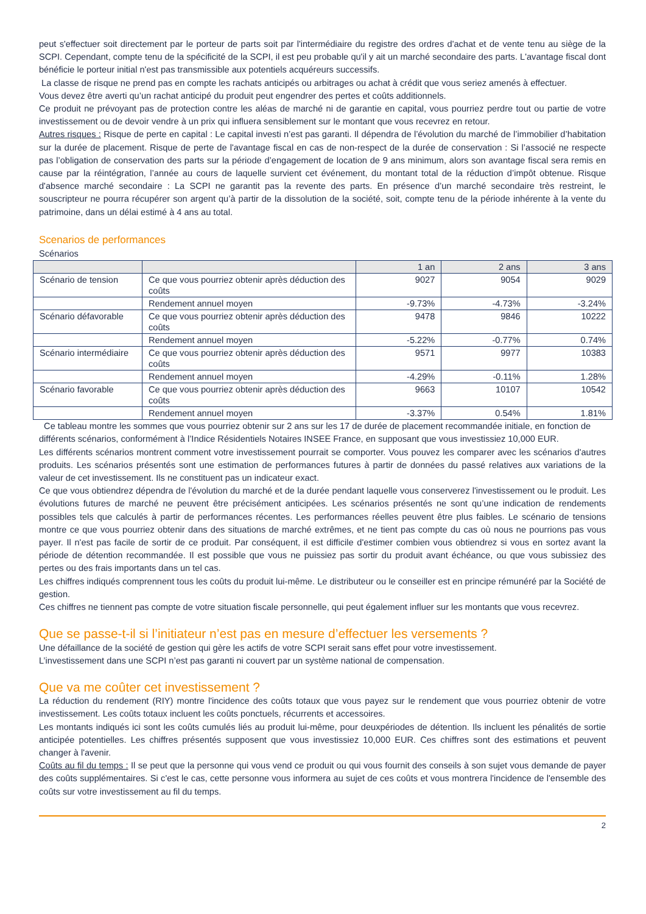peut s'effectuer soit directement par le porteur de parts soit par l'intermédiaire du registre des ordres d'achat et de vente tenu au siège de la SCPI. Cependant, compte tenu de la spécificité de la SCPI, il est peu probable qu'il y ait un marché secondaire des parts. L'avantage fiscal dont bénéficie le porteur initial n'est pas transmissible aux potentiels acquéreurs successifs.
La classe de risque ne prend pas en compte les rachats anticipés ou arbitrages ou achat à crédit que vous seriez amenés à effectuer.
Vous devez être averti qu’un rachat anticipé du produit peut engendrer des pertes et coûts additionnels.
Ce produit ne prévoyant pas de protection contre les aléas de marché ni de garantie en capital, vous pourriez perdre tout ou partie de votre investissement ou de devoir vendre à un prix qui influera sensiblement sur le montant que vous recevrez en retour.
Autres risques : Risque de perte en capital : Le capital investi n’est pas garanti. Il dépendra de l’évolution du marché de l’immobilier d’habitation sur la durée de placement. Risque de perte de l'avantage fiscal en cas de non-respect de la durée de conservation : Si l’associé ne respecte pas l’obligation de conservation des parts sur la période d’engagement de location de 9 ans minimum, alors son avantage fiscal sera remis en cause par la réintégration, l’année au cours de laquelle survient cet événement, du montant total de la réduction d’impôt obtenue. Risque d'absence marché secondaire : La SCPI ne garantit pas la revente des parts. En présence d’un marché secondaire très restreint, le souscripteur ne pourra récupérer son argent qu’à partir de la dissolution de la société, soit, compte tenu de la période inhérente à la vente du patrimoine, dans un délai estimé à 4 ans au total.
Scenarios de performances
Scénarios
| | | 1 an | 2 ans | 3 ans |
| --- | --- | --- | --- | --- |
| Scénario de tension | Ce que vous pourriez obtenir après déduction des coûts | 9027 | 9054 | 9029 |
| | Rendement annuel moyen | -9.73% | -4.73% | -3.24% |
| Scénario défavorable | Ce que vous pourriez obtenir après déduction des coûts | 9478 | 9846 | 10222 |
| | Rendement annuel moyen | -5.22% | -0.77% | 0.74% |
| Scénario intermédiaire | Ce que vous pourriez obtenir après déduction des coûts | 9571 | 9977 | 10383 |
| | Rendement annuel moyen | -4.29% | -0.11% | 1.28% |
| Scénario favorable | Ce que vous pourriez obtenir après déduction des coûts | 9663 | 10107 | 10542 |
| | Rendement annuel moyen | -3.37% | 0.54% | 1.81% |
Ce tableau montre les sommes que vous pourriez obtenir sur 2 ans sur les 17 de durée de placement recommandée initiale, en fonction de différents scénarios, conformément à l’Indice Résidentiels Notaires INSEE France, en supposant que vous investissiez 10,000 EUR.
Les différents scénarios montrent comment votre investissement pourrait se comporter. Vous pouvez les comparer avec les scénarios d'autres produits. Les scénarios présentés sont une estimation de performances futures à partir de données du passé relatives aux variations de la valeur de cet investissement. Ils ne constituent pas un indicateur exact.
Ce que vous obtiendrez dépendra de l'évolution du marché et de la durée pendant laquelle vous conserverez l'investissement ou le produit. Les évolutions futures de marché ne peuvent être précisément anticipées. Les scénarios présentés ne sont qu’une indication de rendements possibles tels que calculés à partir de performances récentes. Les performances réelles peuvent être plus faibles. Le scénario de tensions montre ce que vous pourriez obtenir dans des situations de marché extrêmes, et ne tient pas compte du cas où nous ne pourrions pas vous payer. Il n'est pas facile de sortir de ce produit. Par conséquent, il est difficile d'estimer combien vous obtiendrez si vous en sortez avant la période de détention recommandée. Il est possible que vous ne puissiez pas sortir du produit avant échéance, ou que vous subissiez des pertes ou des frais importants dans un tel cas.
Les chiffres indiqués comprennent tous les coûts du produit lui-même. Le distributeur ou le conseiller est en principe rémunéré par la Société de gestion.
Ces chiffres ne tiennent pas compte de votre situation fiscale personnelle, qui peut également influer sur les montants que vous recevrez.
Que se passe-t-il si l’initiateur n’est pas en mesure d’effectuer les versements ?
Une défaillance de la société de gestion qui gère les actifs de votre SCPI serait sans effet pour votre investissement.
L’investissement dans une SCPI n’est pas garanti ni couvert par un système national de compensation.
Que va me coûter cet investissement ?
La réduction du rendement (RIY) montre l'incidence des coûts totaux que vous payez sur le rendement que vous pourriez obtenir de votre investissement. Les coûts totaux incluent les coûts ponctuels, récurrents et accessoires.
Les montants indiqués ici sont les coûts cumulés liés au produit lui-même, pour deuxpériodes de détention. Ils incluent les pénalités de sortie anticipée potentielles. Les chiffres présentés supposent que vous investissiez 10,000 EUR. Ces chiffres sont des estimations et peuvent changer à l'avenir.
Coûts au fil du temps : Il se peut que la personne qui vous vend ce produit ou qui vous fournit des conseils à son sujet vous demande de payer des coûts supplémentaires. Si c'est le cas, cette personne vous informera au sujet de ces coûts et vous montrera l'incidence de l'ensemble des coûts sur votre investissement au fil du temps.
2